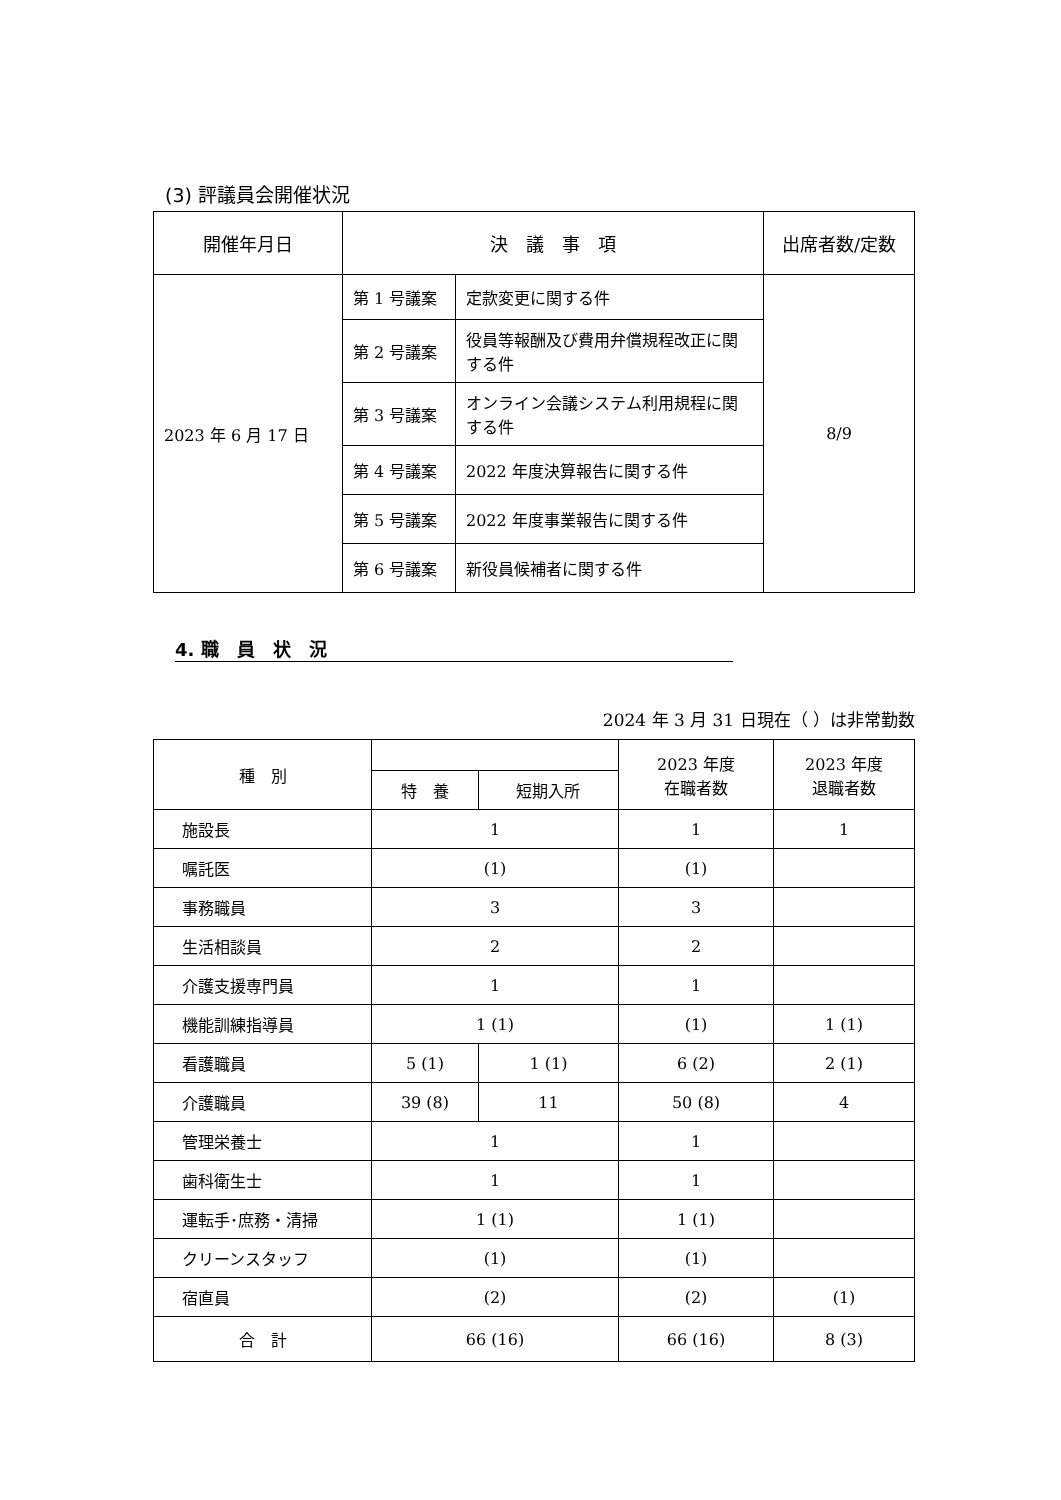(3) 評議員会開催状況
| 開催年月日 | 決 議 事 項 | | 出席者数/定数 |
| --- | --- | --- | --- |
| 2023 年 6 月 17 日 | 第 1 号議案 | 定款変更に関する件 | 8/9 |
| | 第 2 号議案 | 役員等報酬及び費用弁償規程改正に関する件 | |
| | 第 3 号議案 | オンライン会議システム利用規程に関する件 | |
| | 第 4 号議案 | 2022 年度決算報告に関する件 | |
| | 第 5 号議案 | 2022 年度事業報告に関する件 | |
| | 第 6 号議案 | 新役員候補者に関する件 | |
4. 職　員　状　況
2024 年 3 月 31 日現在（ ）は非常勤数
| 種 別 | | | 2023 年度 在職者数 | 2023 年度 退職者数 |
| --- | --- | --- | --- | --- |
| | 特 養 | 短期入所 | | |
| 施設長 | 1 | | 1 | 1 |
| 嘱託医 | (1) | | (1) | |
| 事務職員 | 3 | | 3 | |
| 生活相談員 | 2 | | 2 | |
| 介護支援専門員 | 1 | | 1 | |
| 機能訓練指導員 | 1 (1) | | (1) | 1 (1) |
| 看護職員 | 5 (1) | 1 (1) | 6 (2) | 2 (1) |
| 介護職員 | 39 (8) | 11 | 50 (8) | 4 |
| 管理栄養士 | 1 | | 1 | |
| 歯科衛生士 | 1 | | 1 | |
| 運転手･庶務・清掃 | 1 (1) | | 1 (1) | |
| クリーンスタッフ | (1) | | (1) | |
| 宿直員 | (2) | | (2) | (1) |
| 合 計 | 66 (16) | | 66 (16) | 8 (3) |